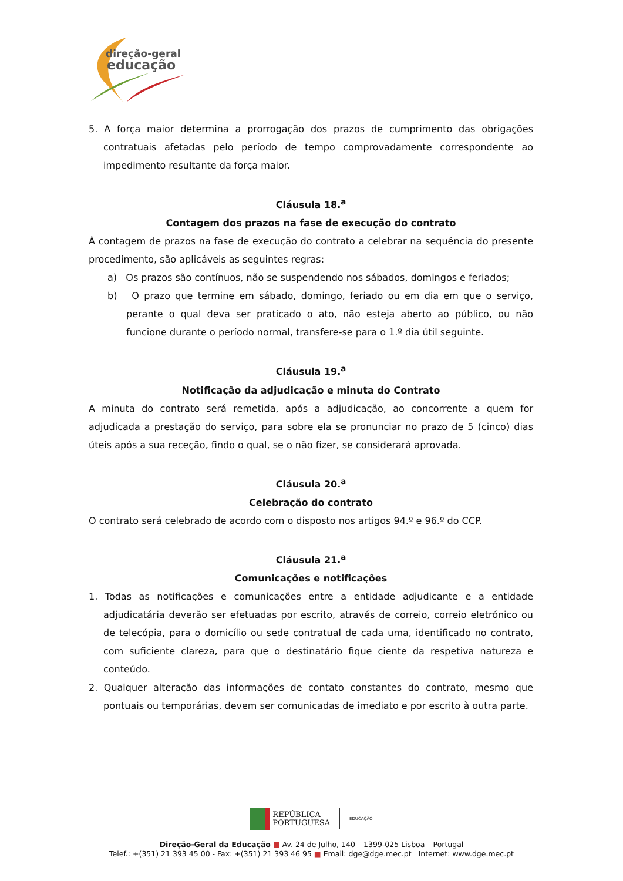direção-geral
educação
5. A força maior determina a prorrogação dos prazos de cumprimento das obrigações contratuais afetadas pelo período de tempo comprovadamente correspondente ao impedimento resultante da força maior.
Cláusula 18.<sup>a</sup>
Contagem dos prazos na fase de execução do contrato
À contagem de prazos na fase de execução do contrato a celebrar na sequência do presente procedimento, são aplicáveis as seguintes regras:
a) Os prazos são contínuos, não se suspendendo nos sábados, domingos e feriados;
b) O prazo que termine em sábado, domingo, feriado ou em dia em que o serviço, perante o qual deva ser praticado o ato, não esteja aberto ao público, ou não funcione durante o período normal, transfere-se para o 1.º dia útil seguinte.
Cláusula 19.<sup>a</sup>
Notificação da adjudicação e minuta do Contrato
A minuta do contrato será remetida, após a adjudicação, ao concorrente a quem for adjudicada a prestação do serviço, para sobre ela se pronunciar no prazo de 5 (cinco) dias úteis após a sua receção, findo o qual, se o não fizer, se considerará aprovada.
Cláusula 20.<sup>a</sup>
Celebração do contrato
O contrato será celebrado de acordo com o disposto nos artigos 94.º e 96.º do CCP.
Cláusula 21.<sup>a</sup>
Comunicações e notificações
1. Todas as notificações e comunicações entre a entidade adjudicante e a entidade adjudicatária deverão ser efetuadas por escrito, através de correio, correio eletrónico ou de telecópia, para o domicílio ou sede contratual de cada uma, identificado no contrato, com suficiente clareza, para que o destinatário fique ciente da respetiva natureza e conteúdo.
2. Qualquer alteração das informações de contato constantes do contrato, mesmo que pontuais ou temporárias, devem ser comunicadas de imediato e por escrito à outra parte.
REPÚBLICA
PORTUGUESA EDUCAÇÃO
Direção-Geral da Educação ■ Av. 24 de Julho, 140 – 1399-025 Lisboa – Portugal
Telef.: +(351) 21 393 45 00 - Fax: +(351) 21 393 46 95 ■ Email: dge@dge.mec.pt Internet: www.dge.mec.pt